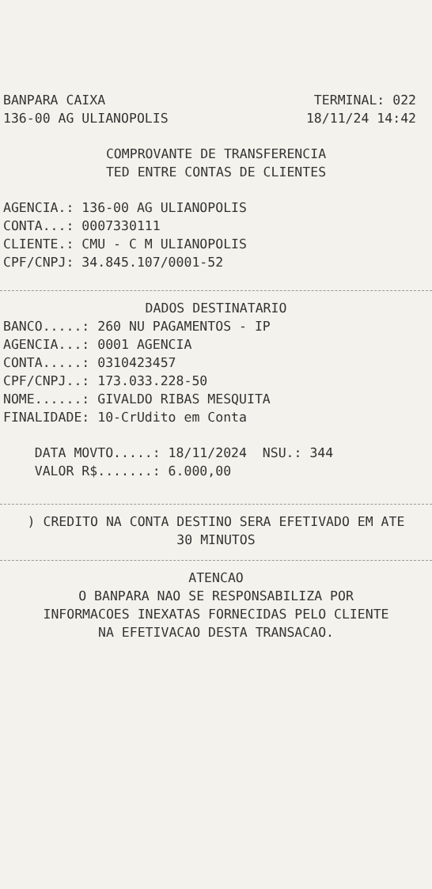BANPARA CAIXA TERMINAL: 022
136-00 AG ULIANOPOLIS 18/11/24 14:42
COMPROVANTE DE TRANSFERENCIA
TED ENTRE CONTAS DE CLIENTES
AGENCIA.: 136-00 AG ULIANOPOLIS
CONTA...: 0007330111
CLIENTE.: CMU - C M ULIANOPOLIS
CPF/CNPJ: 34.845.107/0001-52
DADOS DESTINATARIO
BANCO.....: 260 NU PAGAMENTOS - IP
AGENCIA...: 0001 AGENCIA
CONTA.....: 0310423457
CPF/CNPJ..: 173.033.228-50
NOME......: GIVALDO RIBAS MESQUITA
FINALIDADE: 10-CrUdito em Conta
DATA MOVTO.....: 18/11/2024 NSU.: 344
VALOR R$.......: 6.000,00
) CREDITO NA CONTA DESTINO SERA EFETIVADO EM ATE
30 MINUTOS
ATENCAO
O BANPARA NAO SE RESPONSABILIZA POR
INFORMACOES INEXATAS FORNECIDAS PELO CLIENTE
NA EFETIVACAO DESTA TRANSACAO.